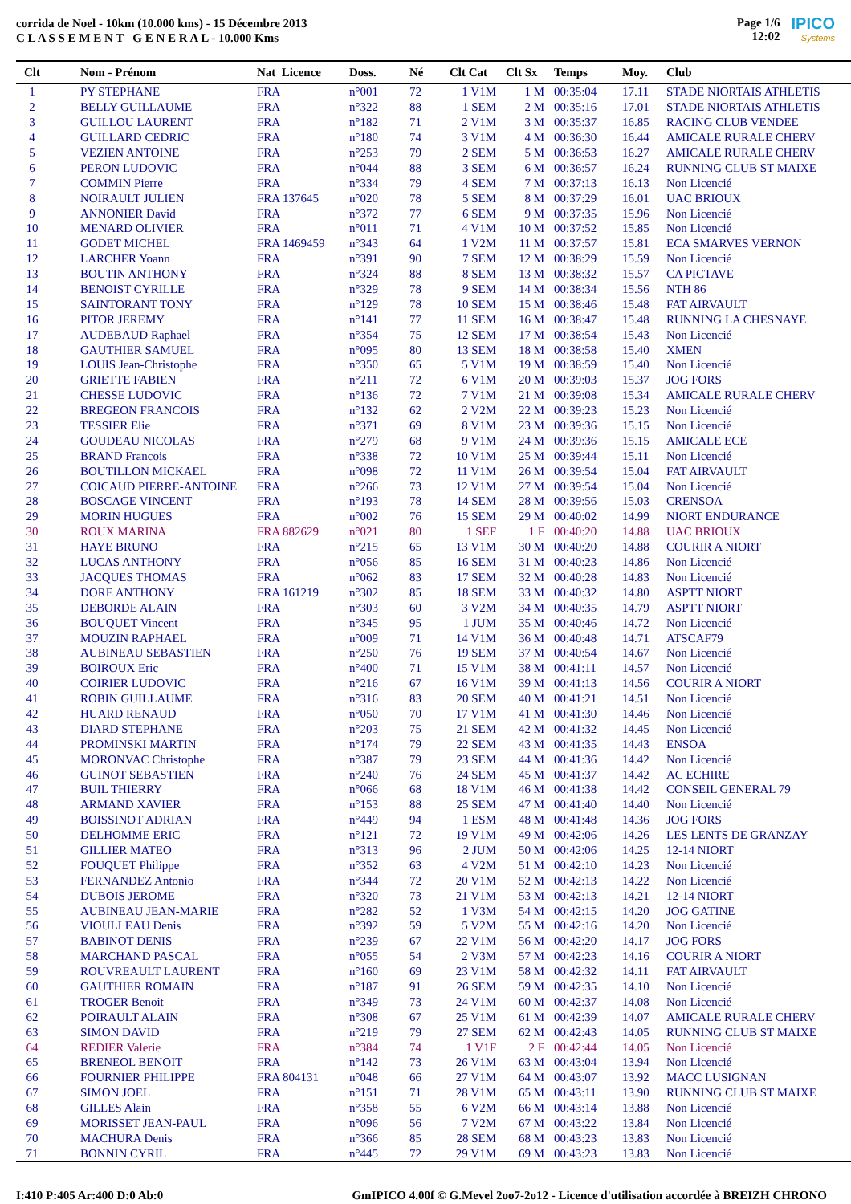corrida de Noel - 10km (10.000 kms) - 15 Décembre 2013
C L A S S E M E N T G E N E R A L - 10.000 Kms
Page 1/6
12:02
IPICO
Systems
| Clt | Nom - Prénom | Nat Licence | Doss. | Né | Clt Cat | Clt Sx | Temps | Moy. | Club |
| --- | --- | --- | --- | --- | --- | --- | --- | --- | --- |
| 1 | PY STEPHANE | FRA | n°001 | 72 | 1 V1M | 1 M | 00:35:04 | 17.11 | STADE NIORTAIS ATHLETIS |
| 2 | BELLY GUILLAUME | FRA | n°322 | 88 | 1 SEM | 2 M | 00:35:16 | 17.01 | STADE NIORTAIS ATHLETIS |
| 3 | GUILLOU LAURENT | FRA | n°182 | 71 | 2 V1M | 3 M | 00:35:37 | 16.85 | RACING CLUB VENDEE |
| 4 | GUILLARD CEDRIC | FRA | n°180 | 74 | 3 V1M | 4 M | 00:36:30 | 16.44 | AMICALE RURALE CHERV |
| 5 | VEZIEN ANTOINE | FRA | n°253 | 79 | 2 SEM | 5 M | 00:36:53 | 16.27 | AMICALE RURALE CHERV |
| 6 | PERON LUDOVIC | FRA | n°044 | 88 | 3 SEM | 6 M | 00:36:57 | 16.24 | RUNNING CLUB ST MAIXE |
| 7 | COMMIN Pierre | FRA | n°334 | 79 | 4 SEM | 7 M | 00:37:13 | 16.13 | Non Licencié |
| 8 | NOIRAULT JULIEN | FRA 137645 | n°020 | 78 | 5 SEM | 8 M | 00:37:29 | 16.01 | UAC BRIOUX |
| 9 | ANNONIER David | FRA | n°372 | 77 | 6 SEM | 9 M | 00:37:35 | 15.96 | Non Licencié |
| 10 | MENARD OLIVIER | FRA | n°011 | 71 | 4 V1M | 10 M | 00:37:52 | 15.85 | Non Licencié |
| 11 | GODET MICHEL | FRA 1469459 | n°343 | 64 | 1 V2M | 11 M | 00:37:57 | 15.81 | ECA SMARVES VERNON |
| 12 | LARCHER Yoann | FRA | n°391 | 90 | 7 SEM | 12 M | 00:38:29 | 15.59 | Non Licencié |
| 13 | BOUTIN ANTHONY | FRA | n°324 | 88 | 8 SEM | 13 M | 00:38:32 | 15.57 | CA PICTAVE |
| 14 | BENOIST CYRILLE | FRA | n°329 | 78 | 9 SEM | 14 M | 00:38:34 | 15.56 | NTH 86 |
| 15 | SAINTORANT TONY | FRA | n°129 | 78 | 10 SEM | 15 M | 00:38:46 | 15.48 | FAT AIRVAULT |
| 16 | PITOR JEREMY | FRA | n°141 | 77 | 11 SEM | 16 M | 00:38:47 | 15.48 | RUNNING LA CHESNAYE |
| 17 | AUDEBAUD Raphael | FRA | n°354 | 75 | 12 SEM | 17 M | 00:38:54 | 15.43 | Non Licencié |
| 18 | GAUTHIER SAMUEL | FRA | n°095 | 80 | 13 SEM | 18 M | 00:38:58 | 15.40 | XMEN |
| 19 | LOUIS Jean-Christophe | FRA | n°350 | 65 | 5 V1M | 19 M | 00:38:59 | 15.40 | Non Licencié |
| 20 | GRIETTE FABIEN | FRA | n°211 | 72 | 6 V1M | 20 M | 00:39:03 | 15.37 | JOG FORS |
| 21 | CHESSE LUDOVIC | FRA | n°136 | 72 | 7 V1M | 21 M | 00:39:08 | 15.34 | AMICALE RURALE CHERV |
| 22 | BREGEON FRANCOIS | FRA | n°132 | 62 | 2 V2M | 22 M | 00:39:23 | 15.23 | Non Licencié |
| 23 | TESSIER Elie | FRA | n°371 | 69 | 8 V1M | 23 M | 00:39:36 | 15.15 | Non Licencié |
| 24 | GOUDEAU NICOLAS | FRA | n°279 | 68 | 9 V1M | 24 M | 00:39:36 | 15.15 | AMICALE ECE |
| 25 | BRAND Francois | FRA | n°338 | 72 | 10 V1M | 25 M | 00:39:44 | 15.11 | Non Licencié |
| 26 | BOUTILLON MICKAEL | FRA | n°098 | 72 | 11 V1M | 26 M | 00:39:54 | 15.04 | FAT AIRVAULT |
| 27 | COICAUD PIERRE-ANTOINE | FRA | n°266 | 73 | 12 V1M | 27 M | 00:39:54 | 15.04 | Non Licencié |
| 28 | BOSCAGE VINCENT | FRA | n°193 | 78 | 14 SEM | 28 M | 00:39:56 | 15.03 | CRENSOA |
| 29 | MORIN HUGUES | FRA | n°002 | 76 | 15 SEM | 29 M | 00:40:02 | 14.99 | NIORT ENDURANCE |
| 30 | ROUX MARINA | FRA 882629 | n°021 | 80 | 1 SEF | 1 F | 00:40:20 | 14.88 | UAC BRIOUX |
| 31 | HAYE BRUNO | FRA | n°215 | 65 | 13 V1M | 30 M | 00:40:20 | 14.88 | COURIR A NIORT |
| 32 | LUCAS ANTHONY | FRA | n°056 | 85 | 16 SEM | 31 M | 00:40:23 | 14.86 | Non Licencié |
| 33 | JACQUES THOMAS | FRA | n°062 | 83 | 17 SEM | 32 M | 00:40:28 | 14.83 | Non Licencié |
| 34 | DORE ANTHONY | FRA 161219 | n°302 | 85 | 18 SEM | 33 M | 00:40:32 | 14.80 | ASPTT NIORT |
| 35 | DEBORDE ALAIN | FRA | n°303 | 60 | 3 V2M | 34 M | 00:40:35 | 14.79 | ASPTT NIORT |
| 36 | BOUQUET Vincent | FRA | n°345 | 95 | 1 JUM | 35 M | 00:40:46 | 14.72 | Non Licencié |
| 37 | MOUZIN RAPHAEL | FRA | n°009 | 71 | 14 V1M | 36 M | 00:40:48 | 14.71 | ATSCAF79 |
| 38 | AUBINEAU SEBASTIEN | FRA | n°250 | 76 | 19 SEM | 37 M | 00:40:54 | 14.67 | Non Licencié |
| 39 | BOIROUX Eric | FRA | n°400 | 71 | 15 V1M | 38 M | 00:41:11 | 14.57 | Non Licencié |
| 40 | COIRIER LUDOVIC | FRA | n°216 | 67 | 16 V1M | 39 M | 00:41:13 | 14.56 | COURIR A NIORT |
| 41 | ROBIN GUILLAUME | FRA | n°316 | 83 | 20 SEM | 40 M | 00:41:21 | 14.51 | Non Licencié |
| 42 | HUARD RENAUD | FRA | n°050 | 70 | 17 V1M | 41 M | 00:41:30 | 14.46 | Non Licencié |
| 43 | DIARD STEPHANE | FRA | n°203 | 75 | 21 SEM | 42 M | 00:41:32 | 14.45 | Non Licencié |
| 44 | PROMINSKI MARTIN | FRA | n°174 | 79 | 22 SEM | 43 M | 00:41:35 | 14.43 | ENSOA |
| 45 | MORONVAC Christophe | FRA | n°387 | 79 | 23 SEM | 44 M | 00:41:36 | 14.42 | Non Licencié |
| 46 | GUINOT SEBASTIEN | FRA | n°240 | 76 | 24 SEM | 45 M | 00:41:37 | 14.42 | AC ECHIRE |
| 47 | BUIL THIERRY | FRA | n°066 | 68 | 18 V1M | 46 M | 00:41:38 | 14.42 | CONSEIL GENERAL 79 |
| 48 | ARMAND XAVIER | FRA | n°153 | 88 | 25 SEM | 47 M | 00:41:40 | 14.40 | Non Licencié |
| 49 | BOISSINOT ADRIAN | FRA | n°449 | 94 | 1 ESM | 48 M | 00:41:48 | 14.36 | JOG FORS |
| 50 | DELHOMME ERIC | FRA | n°121 | 72 | 19 V1M | 49 M | 00:42:06 | 14.26 | LES LENTS DE GRANZAY |
| 51 | GILLIER MATEO | FRA | n°313 | 96 | 2 JUM | 50 M | 00:42:06 | 14.25 | 12-14 NIORT |
| 52 | FOUQUET Philippe | FRA | n°352 | 63 | 4 V2M | 51 M | 00:42:10 | 14.23 | Non Licencié |
| 53 | FERNANDEZ Antonio | FRA | n°344 | 72 | 20 V1M | 52 M | 00:42:13 | 14.22 | Non Licencié |
| 54 | DUBOIS JEROME | FRA | n°320 | 73 | 21 V1M | 53 M | 00:42:13 | 14.21 | 12-14 NIORT |
| 55 | AUBINEAU JEAN-MARIE | FRA | n°282 | 52 | 1 V3M | 54 M | 00:42:15 | 14.20 | JOG GATINE |
| 56 | VIOULLEAU Denis | FRA | n°392 | 59 | 5 V2M | 55 M | 00:42:16 | 14.20 | Non Licencié |
| 57 | BABINOT DENIS | FRA | n°239 | 67 | 22 V1M | 56 M | 00:42:20 | 14.17 | JOG FORS |
| 58 | MARCHAND PASCAL | FRA | n°055 | 54 | 2 V3M | 57 M | 00:42:23 | 14.16 | COURIR A NIORT |
| 59 | ROUVREAULT LAURENT | FRA | n°160 | 69 | 23 V1M | 58 M | 00:42:32 | 14.11 | FAT AIRVAULT |
| 60 | GAUTHIER ROMAIN | FRA | n°187 | 91 | 26 SEM | 59 M | 00:42:35 | 14.10 | Non Licencié |
| 61 | TROGER Benoit | FRA | n°349 | 73 | 24 V1M | 60 M | 00:42:37 | 14.08 | Non Licencié |
| 62 | POIRAULT ALAIN | FRA | n°308 | 67 | 25 V1M | 61 M | 00:42:39 | 14.07 | AMICALE RURALE CHERV |
| 63 | SIMON DAVID | FRA | n°219 | 79 | 27 SEM | 62 M | 00:42:43 | 14.05 | RUNNING CLUB ST MAIXE |
| 64 | REDIER Valerie | FRA | n°384 | 74 | 1 V1F | 2 F | 00:42:44 | 14.05 | Non Licencié |
| 65 | BRENEOL BENOIT | FRA | n°142 | 73 | 26 V1M | 63 M | 00:43:04 | 13.94 | Non Licencié |
| 66 | FOURNIER PHILIPPE | FRA 804131 | n°048 | 66 | 27 V1M | 64 M | 00:43:07 | 13.92 | MACC LUSIGNAN |
| 67 | SIMON JOEL | FRA | n°151 | 71 | 28 V1M | 65 M | 00:43:11 | 13.90 | RUNNING CLUB ST MAIXE |
| 68 | GILLES Alain | FRA | n°358 | 55 | 6 V2M | 66 M | 00:43:14 | 13.88 | Non Licencié |
| 69 | MORISSET JEAN-PAUL | FRA | n°096 | 56 | 7 V2M | 67 M | 00:43:22 | 13.84 | Non Licencié |
| 70 | MACHURA Denis | FRA | n°366 | 85 | 28 SEM | 68 M | 00:43:23 | 13.83 | Non Licencié |
| 71 | BONNIN CYRIL | FRA | n°445 | 72 | 29 V1M | 69 M | 00:43:23 | 13.83 | Non Licencié |
I:410 P:405 Ar:400 D:0 Ab:0 GmIPICO 4.00f © G.Mevel 2oo7-2o12 - Licence d'utilisation accordée à BREIZH CHRONO